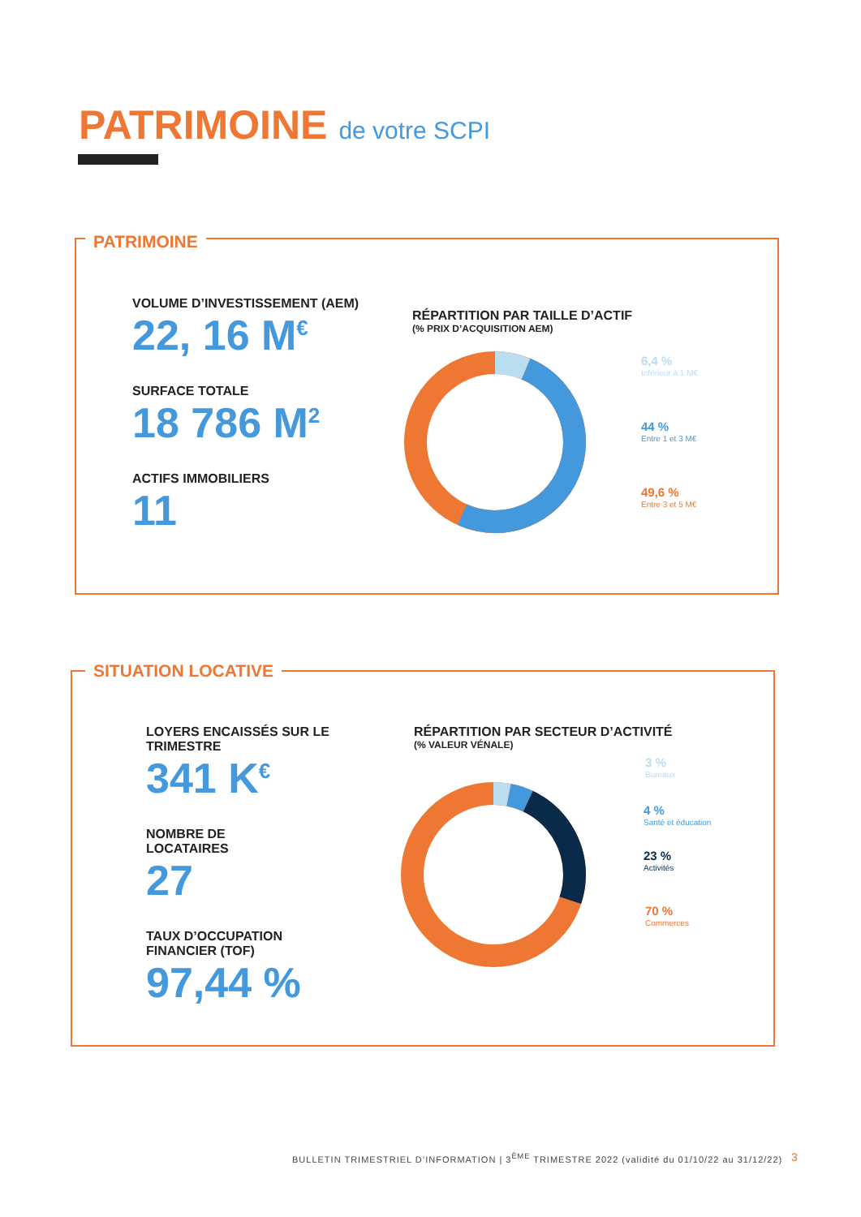PATRIMOINE de votre SCPI
PATRIMOINE
VOLUME D’INVESTISSEMENT (AEM)
22, 16 M<sup>€</sup>
SURFACE TOTALE
18 786 M<sup>2</sup>
ACTIFS IMMOBILIERS
11
RÉPARTITION PAR TAILLE D’ACTIF
(% PRIX D’ACQUISITION AEM)
6,4 %
Inférieur à 1 M€
44 %
Entre 1 et 3 M€
49,6 %
Entre 3 et 5 M€
SITUATION LOCATIVE
LOYERS ENCAISSÉS SUR LE TRIMESTRE
341 K<sup>€</sup>
NOMBRE DE
LOCATAIRES
27
TAUX D’OCCUPATION
FINANCIER (TOF)
97,44 %
RÉPARTITION PAR SECTEUR D’ACTIVITÉ
(% VALEUR VÉNALE)
3 %
Bureaux
4 %
Santé et éducation
23 %
Activités
70 %
Commerces
BULLETIN TRIMESTRIEL D’INFORMATION | 3<sup>ÈME</sup> TRIMESTRE 2022 (validité du 01/10/22 au 31/12/22)
3